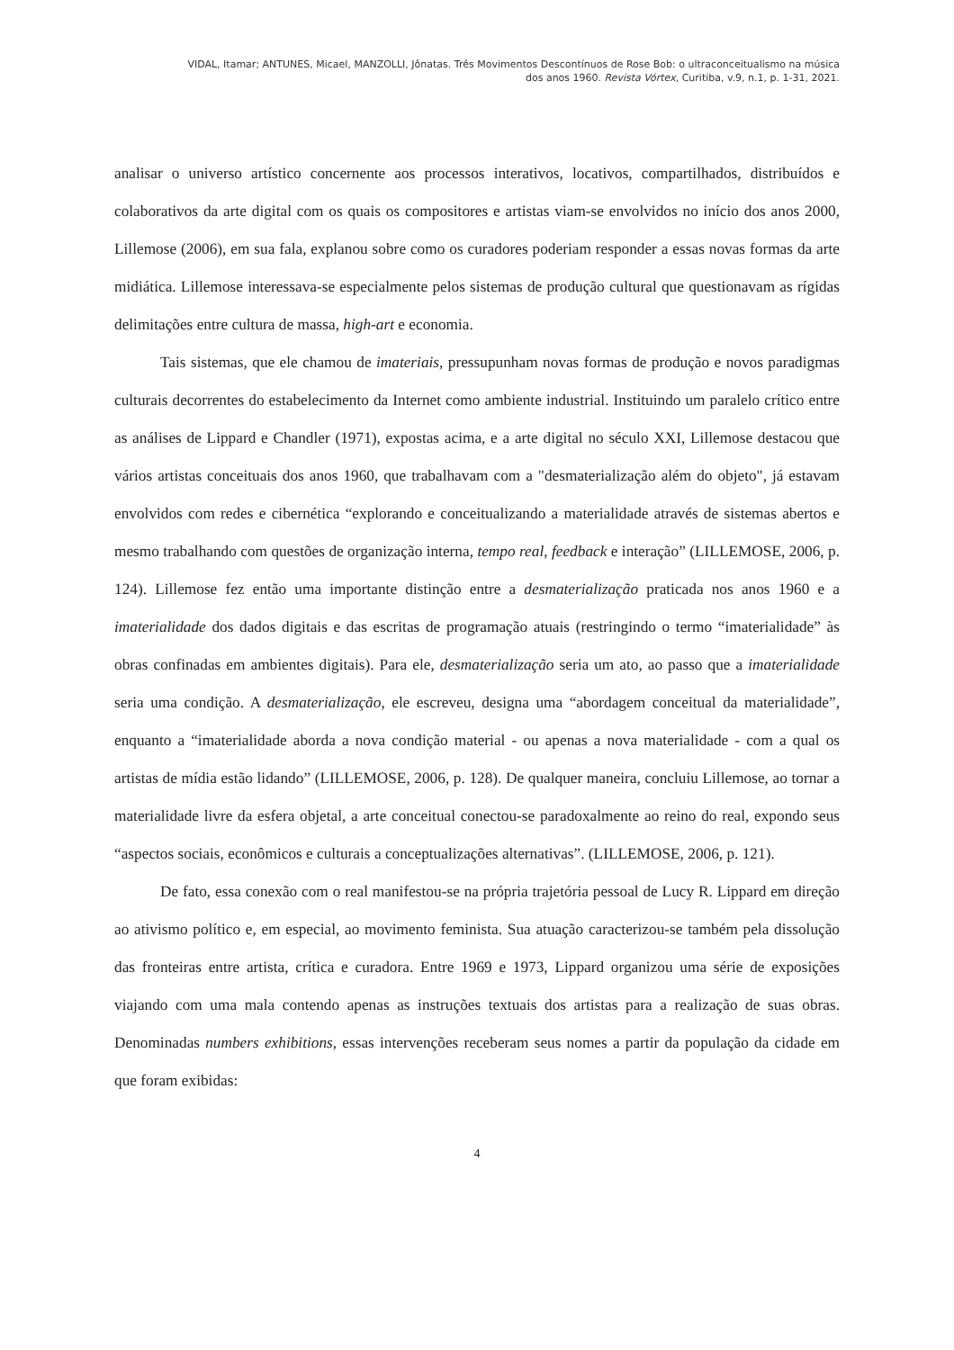VIDAL, Itamar; ANTUNES, Micael, MANZOLLI, Jônatas. Três Movimentos Descontínuos de Rose Bob: o ultraconceitualismo na música
dos anos 1960. Revista Vórtex, Curitiba, v.9, n.1, p. 1-31, 2021.
analisar o universo artístico concernente aos processos interativos, locativos, compartilhados, distribuídos e colaborativos da arte digital com os quais os compositores e artistas viam-se envolvidos no início dos anos 2000, Lillemose (2006), em sua fala, explanou sobre como os curadores poderiam responder a essas novas formas da arte midiática. Lillemose interessava-se especialmente pelos sistemas de produção cultural que questionavam as rígidas delimitações entre cultura de massa, high-art e economia.
Tais sistemas, que ele chamou de imateriais, pressupunham novas formas de produção e novos paradigmas culturais decorrentes do estabelecimento da Internet como ambiente industrial. Instituindo um paralelo crítico entre as análises de Lippard e Chandler (1971), expostas acima, e a arte digital no século XXI, Lillemose destacou que vários artistas conceituais dos anos 1960, que trabalhavam com a "desmaterialização além do objeto", já estavam envolvidos com redes e cibernética “explorando e conceitualizando a materialidade através de sistemas abertos e mesmo trabalhando com questões de organização interna, tempo real, feedback e interação” (LILLEMOSE, 2006, p. 124). Lillemose fez então uma importante distinção entre a desmaterialização praticada nos anos 1960 e a imaterialidade dos dados digitais e das escritas de programação atuais (restringindo o termo “imaterialidade” às obras confinadas em ambientes digitais). Para ele, desmaterialização seria um ato, ao passo que a imaterialidade seria uma condição. A desmaterialização, ele escreveu, designa uma “abordagem conceitual da materialidade”, enquanto a “imaterialidade aborda a nova condição material - ou apenas a nova materialidade - com a qual os artistas de mídia estão lidando” (LILLEMOSE, 2006, p. 128). De qualquer maneira, concluiu Lillemose, ao tornar a materialidade livre da esfera objetal, a arte conceitual conectou-se paradoxalmente ao reino do real, expondo seus “aspectos sociais, econômicos e culturais a conceptualizações alternativas”. (LILLEMOSE, 2006, p. 121).
De fato, essa conexão com o real manifestou-se na própria trajetória pessoal de Lucy R. Lippard em direção ao ativismo político e, em especial, ao movimento feminista. Sua atuação caracterizou-se também pela dissolução das fronteiras entre artista, crítica e curadora. Entre 1969 e 1973, Lippard organizou uma série de exposições viajando com uma mala contendo apenas as instruções textuais dos artistas para a realização de suas obras. Denominadas numbers exhibitions, essas intervenções receberam seus nomes a partir da população da cidade em que foram exibidas:
4